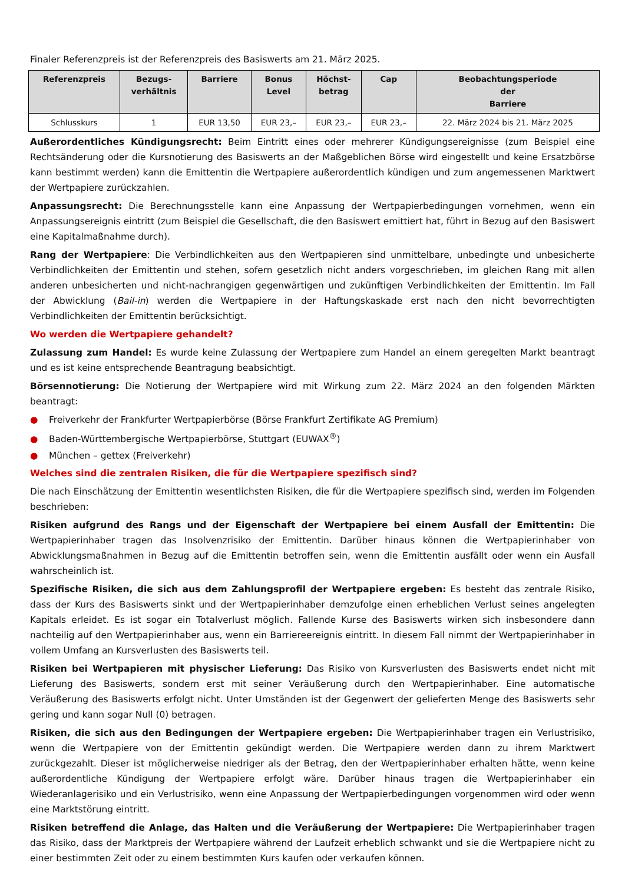Finaler Referenzpreis ist der Referenzpreis des Basiswerts am 21. März 2025.
| Referenzpreis | Bezugs- verhältnis | Barriere | Bonus Level | Höchst- betrag | Cap | Beobachtungsperiode der Barriere |
| --- | --- | --- | --- | --- | --- | --- |
| Schlusskurs | 1 | EUR 13,50 | EUR 23,– | EUR 23,– | EUR 23,– | 22. März 2024 bis 21. März 2025 |
Außerordentliches Kündigungsrecht: Beim Eintritt eines oder mehrerer Kündigungsereignisse (zum Beispiel eine Rechtsänderung oder die Kursnotierung des Basiswerts an der Maßgeblichen Börse wird eingestellt und keine Ersatzbörse kann bestimmt werden) kann die Emittentin die Wertpapiere außerordentlich kündigen und zum angemessenen Marktwert der Wertpapiere zurückzahlen.
Anpassungsrecht: Die Berechnungsstelle kann eine Anpassung der Wertpapierbedingungen vornehmen, wenn ein Anpassungsereignis eintritt (zum Beispiel die Gesellschaft, die den Basiswert emittiert hat, führt in Bezug auf den Basiswert eine Kapitalmaßnahme durch).
Rang der Wertpapiere: Die Verbindlichkeiten aus den Wertpapieren sind unmittelbare, unbedingte und unbesicherte Verbindlichkeiten der Emittentin und stehen, sofern gesetzlich nicht anders vorgeschrieben, im gleichen Rang mit allen anderen unbesicherten und nicht-nachrangigen gegenwärtigen und zukünftigen Verbindlichkeiten der Emittentin. Im Fall der Abwicklung (Bail-in) werden die Wertpapiere in der Haftungskaskade erst nach den nicht bevorrechtigten Verbindlichkeiten der Emittentin berücksichtigt.
Wo werden die Wertpapiere gehandelt?
Zulassung zum Handel: Es wurde keine Zulassung der Wertpapiere zum Handel an einem geregelten Markt beantragt und es ist keine entsprechende Beantragung beabsichtigt.
Börsennotierung: Die Notierung der Wertpapiere wird mit Wirkung zum 22. März 2024 an den folgenden Märkten beantragt:
● Freiverkehr der Frankfurter Wertpapierbörse (Börse Frankfurt Zertifikate AG Premium)
● Baden-Württembergische Wertpapierbörse, Stuttgart (EUWAX<sup>®</sup>)
● München – gettex (Freiverkehr)
Welches sind die zentralen Risiken, die für die Wertpapiere spezifisch sind?
Die nach Einschätzung der Emittentin wesentlichsten Risiken, die für die Wertpapiere spezifisch sind, werden im Folgenden beschrieben:
Risiken aufgrund des Rangs und der Eigenschaft der Wertpapiere bei einem Ausfall der Emittentin: Die Wertpapierinhaber tragen das Insolvenzrisiko der Emittentin. Darüber hinaus können die Wertpapierinhaber von Abwicklungsmaßnahmen in Bezug auf die Emittentin betroffen sein, wenn die Emittentin ausfällt oder wenn ein Ausfall wahrscheinlich ist.
Spezifische Risiken, die sich aus dem Zahlungsprofil der Wertpapiere ergeben: Es besteht das zentrale Risiko, dass der Kurs des Basiswerts sinkt und der Wertpapierinhaber demzufolge einen erheblichen Verlust seines angelegten Kapitals erleidet. Es ist sogar ein Totalverlust möglich. Fallende Kurse des Basiswerts wirken sich insbesondere dann nachteilig auf den Wertpapierinhaber aus, wenn ein Barriereereignis eintritt. In diesem Fall nimmt der Wertpapierinhaber in vollem Umfang an Kursverlusten des Basiswerts teil.
Risiken bei Wertpapieren mit physischer Lieferung: Das Risiko von Kursverlusten des Basiswerts endet nicht mit Lieferung des Basiswerts, sondern erst mit seiner Veräußerung durch den Wertpapierinhaber. Eine automatische Veräußerung des Basiswerts erfolgt nicht. Unter Umständen ist der Gegenwert der gelieferten Menge des Basiswerts sehr gering und kann sogar Null (0) betragen.
Risiken, die sich aus den Bedingungen der Wertpapiere ergeben: Die Wertpapierinhaber tragen ein Verlustrisiko, wenn die Wertpapiere von der Emittentin gekündigt werden. Die Wertpapiere werden dann zu ihrem Marktwert zurückgezahlt. Dieser ist möglicherweise niedriger als der Betrag, den der Wertpapierinhaber erhalten hätte, wenn keine außerordentliche Kündigung der Wertpapiere erfolgt wäre. Darüber hinaus tragen die Wertpapierinhaber ein Wiederanlagerisiko und ein Verlustrisiko, wenn eine Anpassung der Wertpapierbedingungen vorgenommen wird oder wenn eine Marktstörung eintritt.
Risiken betreffend die Anlage, das Halten und die Veräußerung der Wertpapiere: Die Wertpapierinhaber tragen das Risiko, dass der Marktpreis der Wertpapiere während der Laufzeit erheblich schwankt und sie die Wertpapiere nicht zu einer bestimmten Zeit oder zu einem bestimmten Kurs kaufen oder verkaufen können.